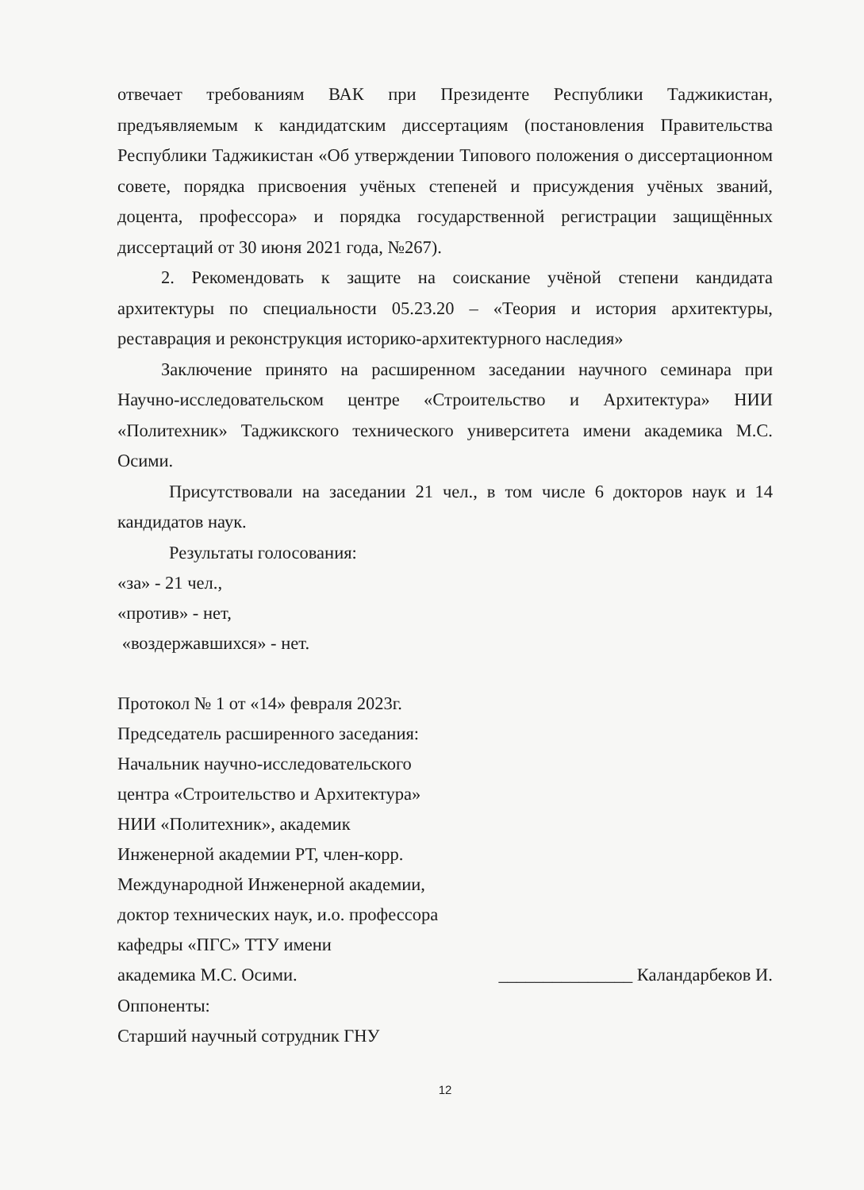отвечает требованиям ВАК при Президенте Республики Таджикистан, предъявляемым к кандидатским диссертациям (постановления Правительства Республики Таджикистан «Об утверждении Типового положения о диссертационном совете, порядка присвоения учёных степеней и присуждения учёных званий, доцента, профессора» и порядка государственной регистрации защищённых диссертаций от 30 июня 2021 года, №267).
2. Рекомендовать к защите на соискание учёной степени кандидата архитектуры по специальности 05.23.20 – «Теория и история архитектуры, реставрация и реконструкция историко-архитектурного наследия»
Заключение принято на расширенном заседании научного семинара при Научно-исследовательском центре «Строительство и Архитектура» НИИ «Политехник» Таджикского технического университета имени академика М.С. Осими.
Присутствовали на заседании 21 чел., в том числе 6 докторов наук и 14 кандидатов наук.
Результаты голосования:
«за» - 21 чел.,
«против» - нет,
«воздержавшихся» - нет.
Протокол № 1 от «14» февраля 2023г.
Председатель расширенного заседания:
Начальник научно-исследовательского
центра «Строительство и Архитектура»
НИИ «Политехник», академик
Инженерной академии РТ, член-корр.
Международной Инженерной академии,
доктор технических наук, и.о. профессора
кафедры «ПГС» ТТУ имени
академика М.С. Осими. _______________ Каландарбеков И.
Оппоненты:
Старший научный сотрудник ГНУ
12